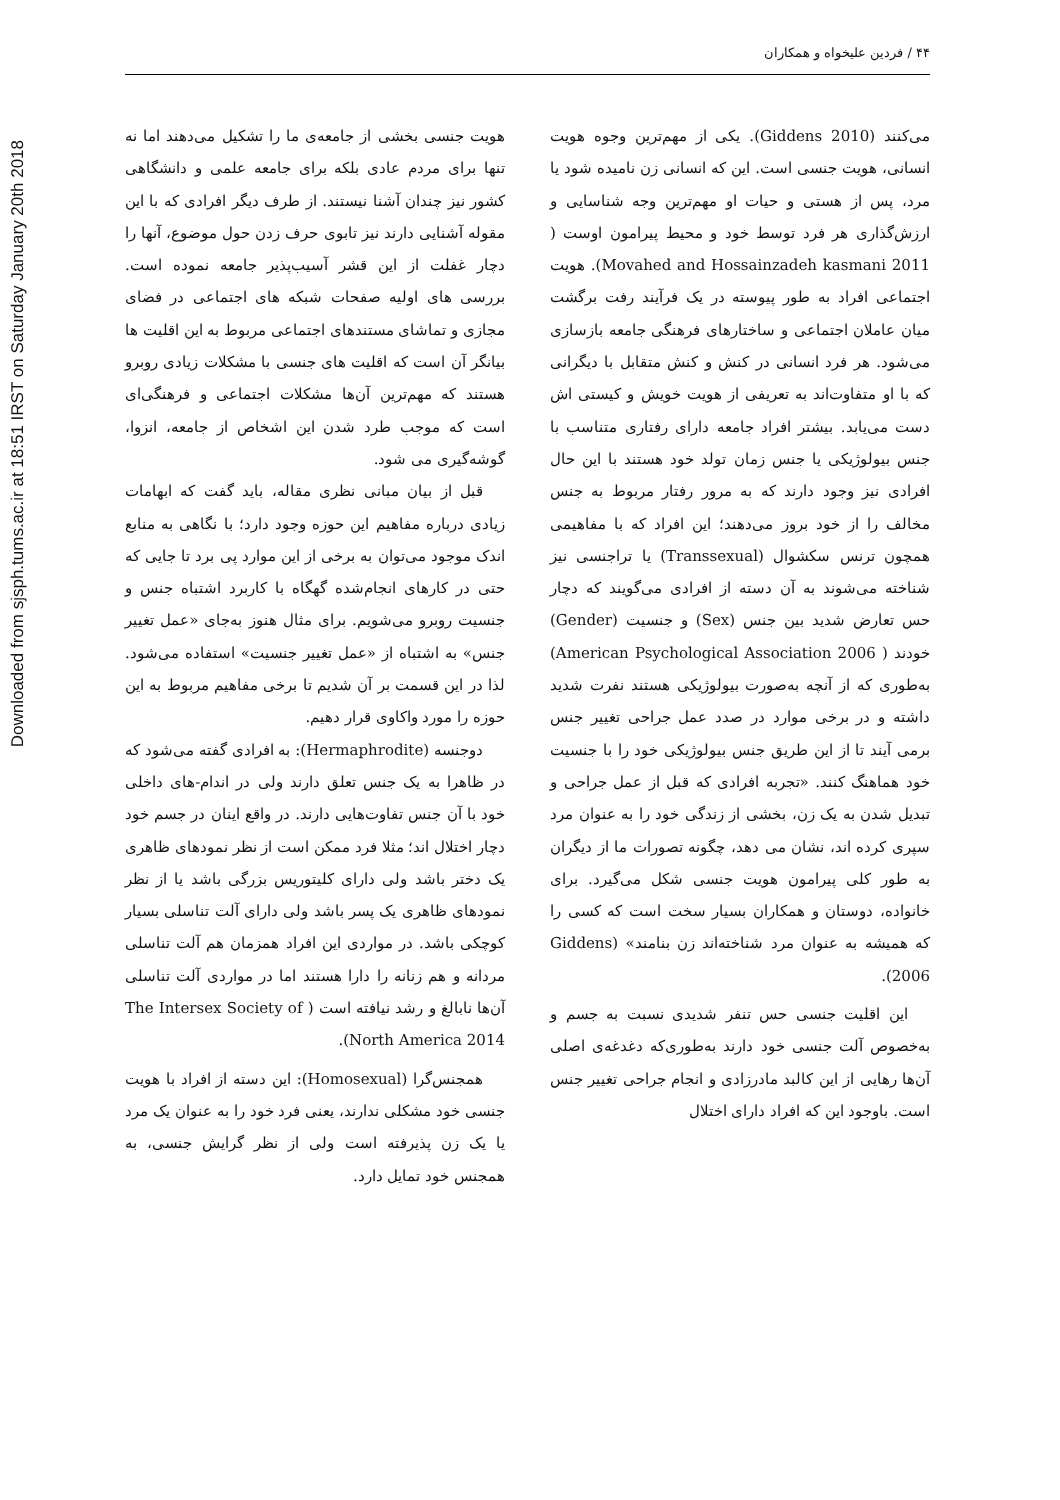Downloaded from sjsph.tums.ac.ir at 18:51 IRST on Saturday January 20th 2018
۴۴ / فردین علیخواه و همکاران
می‌کنند (Giddens 2010). یکی از مهم‌ترین وجوه هویت انسانی، هویت جنسی است. این که انسانی زن نامیده شود یا مرد، پس از هستی و حیات او مهم‌ترین وجه شناسایی و ارزش‌گذاری هر فرد توسط خود و محیط پیرامون اوست ( Movahed and Hossainzadeh kasmani 2011). هویت اجتماعی افراد به طور پیوسته در یک فرآیند رفت برگشت میان عاملان اجتماعی و ساختارهای فرهنگی جامعه بازسازی می‌شود. هر فرد انسانی در کنش و کنش متقابل با دیگرانی که با او متفاوت‌اند به تعریفی از هویت خویش و کیستی اش دست می‌یابد. بیشتر افراد جامعه دارای رفتاری متناسب با جنس بیولوژیکی یا جنس زمان تولد خود هستند با این حال افرادی نیز وجود دارند که به مرور رفتار مربوط به جنس مخالف را از خود بروز می‌دهند؛ این افراد که با مفاهیمی همچون ترنس سکشوال (Transsexual) یا تراجنسی نیز شناخته می‌شوند به آن دسته از افرادی می‌گویند که دچار حس تعارض شدید بین جنس (Sex) و جنسیت (Gender) خودند ( American Psychological Association 2006) به‌طوری که از آنچه به‌صورت بیولوژیکی هستند نفرت شدید داشته و در برخی موارد در صدد عمل جراحی تغییر جنس برمی آیند تا از این طریق جنس بیولوژیکی خود را با جنسیت خود هماهنگ کنند. «تجربه افرادی که قبل از عمل جراحی و تبدیل شدن به یک زن، بخشی از زندگی خود را به عنوان مرد سپری کرده اند، نشان می دهد، چگونه تصورات ما از دیگران به طور کلی پیرامون هویت جنسی شکل می‌گیرد. برای خانواده، دوستان و همکاران بسیار سخت است که کسی را که همیشه به عنوان مرد شناخته‌اند زن بنامند» (Giddens 2006).
این اقلیت جنسی حس تنفر شدیدی نسبت به جسم و به‌خصوص آلت جنسی خود دارند به‌طوری‌که دغدغه‌ی اصلی آن‌ها رهایی از این کالبد مادرزادی و انجام جراحی تغییر جنس است. باوجود این که افراد دارای اختلال
هویت جنسی بخشی از جامعه‌ی ما را تشکیل می‌دهند اما نه تنها برای مردم عادی بلکه برای جامعه علمی و دانشگاهی کشور نیز چندان آشنا نیستند. از طرف دیگر افرادی که با این مقوله آشنایی دارند نیز تابوی حرف زدن حول موضوع، آنها را دچار غفلت از این قشر آسیب‌پذیر جامعه نموده است. بررسی های اولیه صفحات شبکه های اجتماعی در فضای مجازی و تماشای مستندهای اجتماعی مربوط به این اقلیت ها بیانگر آن است که اقلیت های جنسی با مشکلات زیادی روبرو هستند که مهم‌ترین آن‌ها مشکلات اجتماعی و فرهنگی‌ای است که موجب طرد شدن این اشخاص از جامعه، انزوا، گوشه‌گیری می شود.
قبل از بیان مبانی نظری مقاله، باید گفت که ابهامات زیادی درباره مفاهیم این حوزه وجود دارد؛ با نگاهی به منابع اندک موجود می‌توان به برخی از این موارد پی برد تا جایی که حتی در کارهای انجام‌شده گهگاه با کاربرد اشتباه جنس و جنسیت روبرو می‌شویم. برای مثال هنوز به‌جای «عمل تغییر جنس» به اشتباه از «عمل تغییر جنسیت» استفاده می‌شود. لذا در این قسمت بر آن شدیم تا برخی مفاهیم مربوط به این حوزه را مورد واکاوی قرار دهیم.
دوجنسه (Hermaphrodite): به افرادی گفته می‌شود که در ظاهرا به یک جنس تعلق دارند ولی در اندام-های داخلی خود با آن جنس تفاوت‌هایی دارند. در واقع اینان در جسم خود دچار اختلال اند؛ مثلا فرد ممکن است از نظر نمودهای ظاهری یک دختر باشد ولی دارای کلیتوریس بزرگی باشد یا از نظر نمودهای ظاهری یک پسر باشد ولی دارای آلت تناسلی بسیار کوچکی باشد. در مواردی این افراد همزمان هم آلت تناسلی مردانه و هم زنانه را دارا هستند اما در مواردی آلت تناسلی آن‌ها نابالغ و رشد نیافته است ( The Intersex Society of North America 2014).
همجنس‌گرا (Homosexual): این دسته از افراد با هویت جنسی خود مشکلی ندارند، یعنی فرد خود را به عنوان یک مرد یا یک زن پذیرفته است ولی از نظر گرایش جنسی، به همجنس خود تمایل دارد.